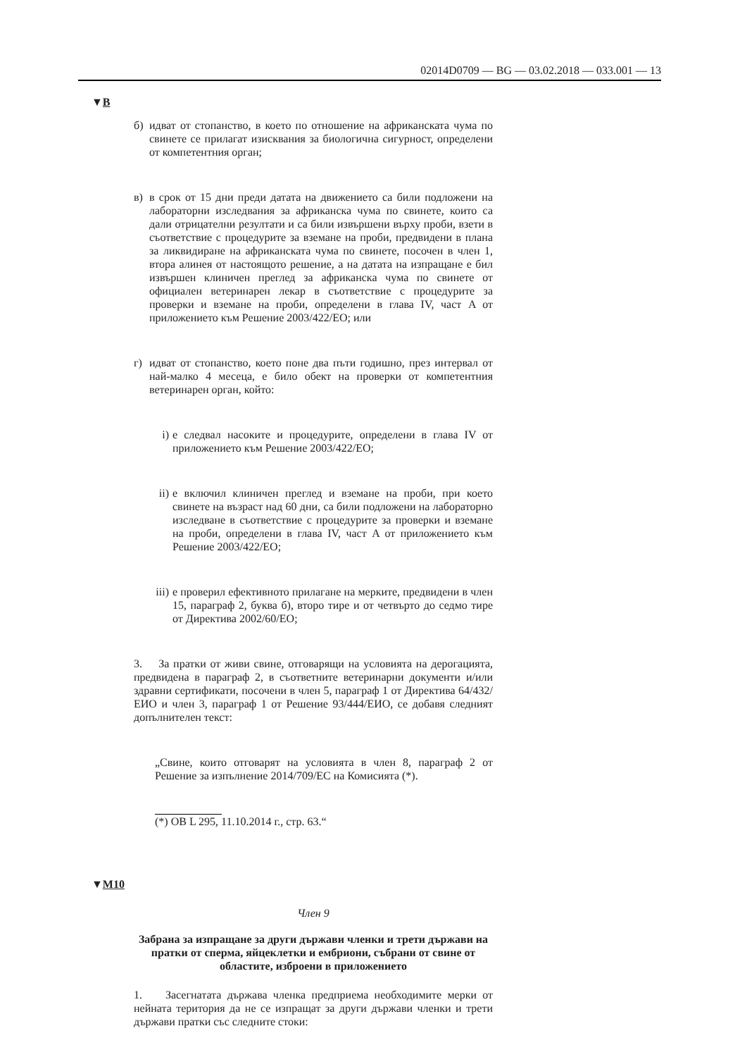02014D0709 — BG — 03.02.2018 — 033.001 — 13
▼B
б) идват от стопанство, в което по отношение на африканската чума по свинете се прилагат изисквания за биологична сигурност, определени от компетентния орган;
в) в срок от 15 дни преди датата на движението са били подложени на лабораторни изследвания за африканска чума по свинете, които са дали отрицателни резултати и са били извършени върху проби, взети в съответствие с процедурите за вземане на проби, предвидени в плана за ликвидиране на африканската чума по свинете, посочен в член 1, втора алинея от настоящото решение, а на датата на изпращане е бил извършен клиничен преглед за африканска чума по свинете от официален ветеринарен лекар в съответствие с процедурите за проверки и вземане на проби, определени в глава IV, част A от приложението към Решение 2003/422/ЕО; или
г) идват от стопанство, което поне два пъти годишно, през интервал от най-малко 4 месеца, е било обект на проверки от компетентния ветеринарен орган, който:
i) е следвал насоките и процедурите, определени в глава IV от приложението към Решение 2003/422/ЕО;
ii) е включил клиничен преглед и вземане на проби, при което свинете на възраст над 60 дни, са били подложени на лабораторно изследване в съответствие с процедурите за проверки и вземане на проби, определени в глава IV, част A от приложението към Решение 2003/422/ЕО;
iii) е проверил ефективното прилагане на мерките, предвидени в член 15, параграф 2, буква б), второ тире и от четвърто до седмо тире от Директива 2002/60/ЕО;
3. За пратки от живи свине, отговарящи на условията на дерогацията, предвидена в параграф 2, в съответните ветеринарни документи и/или здравни сертификати, посочени в член 5, параграф 1 от Директива 64/432/ЕИО и член 3, параграф 1 от Решение 93/444/ЕИО, се добавя следният допълнителен текст:
„Свине, които отговарят на условията в член 8, параграф 2 от Решение за изпълнение 2014/709/ЕС на Комисията (*).
(*) ОВ L 295, 11.10.2014 г., стр. 63.“
▼M10
Член 9
Забрана за изпращане за други държави членки и трети държави на пратки от сперма, яйцеклетки и ембриони, събрани от свине от областите, изброени в приложението
1. Засегнатата държава членка предприема необходимите мерки от нейната територия да не се изпращат за други държави членки и трети държави пратки със следните стоки: